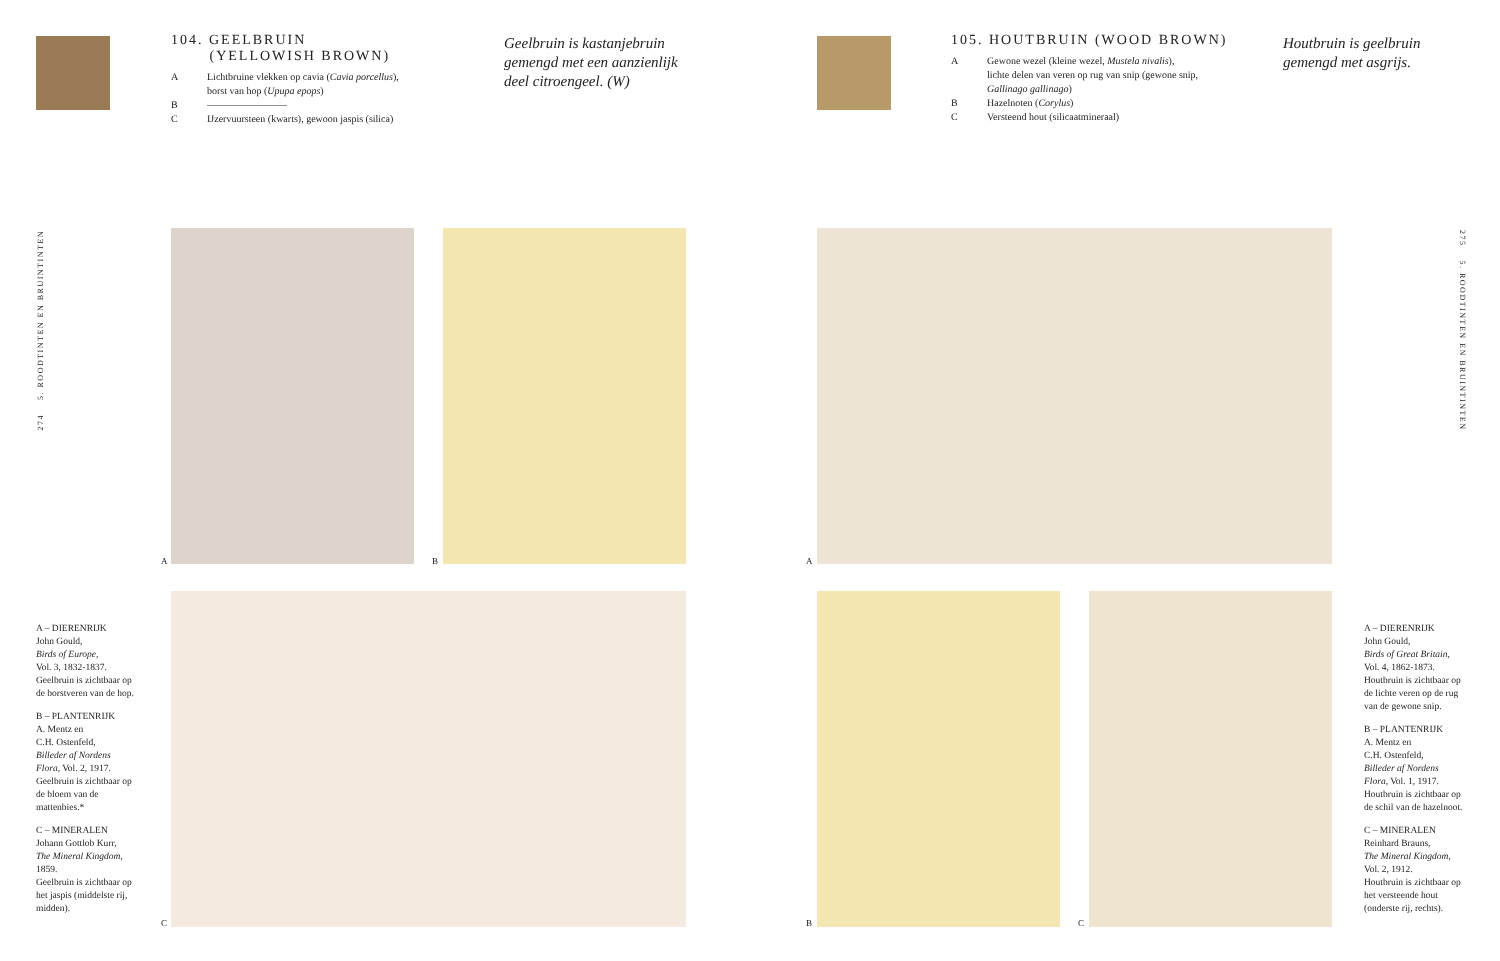104. GEELBRUIN
(YELLOWISH BROWN)
A Lichtbruine vlekken op cavia (Cavia porcellus),
borst van hop (Upupa epops)
B ————————
C IJzervuursteen (kwarts), gewoon jaspis (silica)
Geelbruin is kastanjebruin
gemengd met een aanzienlijk
deel citroengeel. (W)
274 5. ROODTINTEN EN BRUINTINTEN
A B
C
A – DIERENRIJK
John Gould,
Birds of Europe,
Vol. 3, 1832-1837.
Geelbruin is zichtbaar op de borstveren van de hop.
B – PLANTENRIJK
A. Mentz en
C.H. Ostenfeld,
Billeder af Nordens Flora, Vol. 2, 1917.
Geelbruin is zichtbaar op de bloem van de mattenbies.*
C – MINERALEN
Johann Gottlob Kurr,
The Mineral Kingdom,
1859.
Geelbruin is zichtbaar op het jaspis (middelste rij, midden).
105. HOUTBRUIN (WOOD BROWN)
A Gewone wezel (kleine wezel, Mustela nivalis),
lichte delen van veren op rug van snip (gewone snip,
Gallinago gallinago)
B Hazelnoten (Corylus)
C Versteend hout (silicaatmineraal)
Houtbruin is geelbruin
gemengd met asgrijs.
275 5. ROODTINTEN EN BRUINTINTEN
A
B C
A – DIERENRIJK
John Gould,
Birds of Great Britain,
Vol. 4, 1862-1873.
Houtbruin is zichtbaar op de lichte veren op de rug van de gewone snip.
B – PLANTENRIJK
A. Mentz en
C.H. Ostenfeld,
Billeder af Nordens Flora, Vol. 1, 1917.
Houtbruin is zichtbaar op de schil van de hazelnoot.
C – MINERALEN
Reinhard Brauns,
The Mineral Kingdom,
Vol. 2, 1912.
Houtbruin is zichtbaar op het versteende hout (onderste rij, rechts).